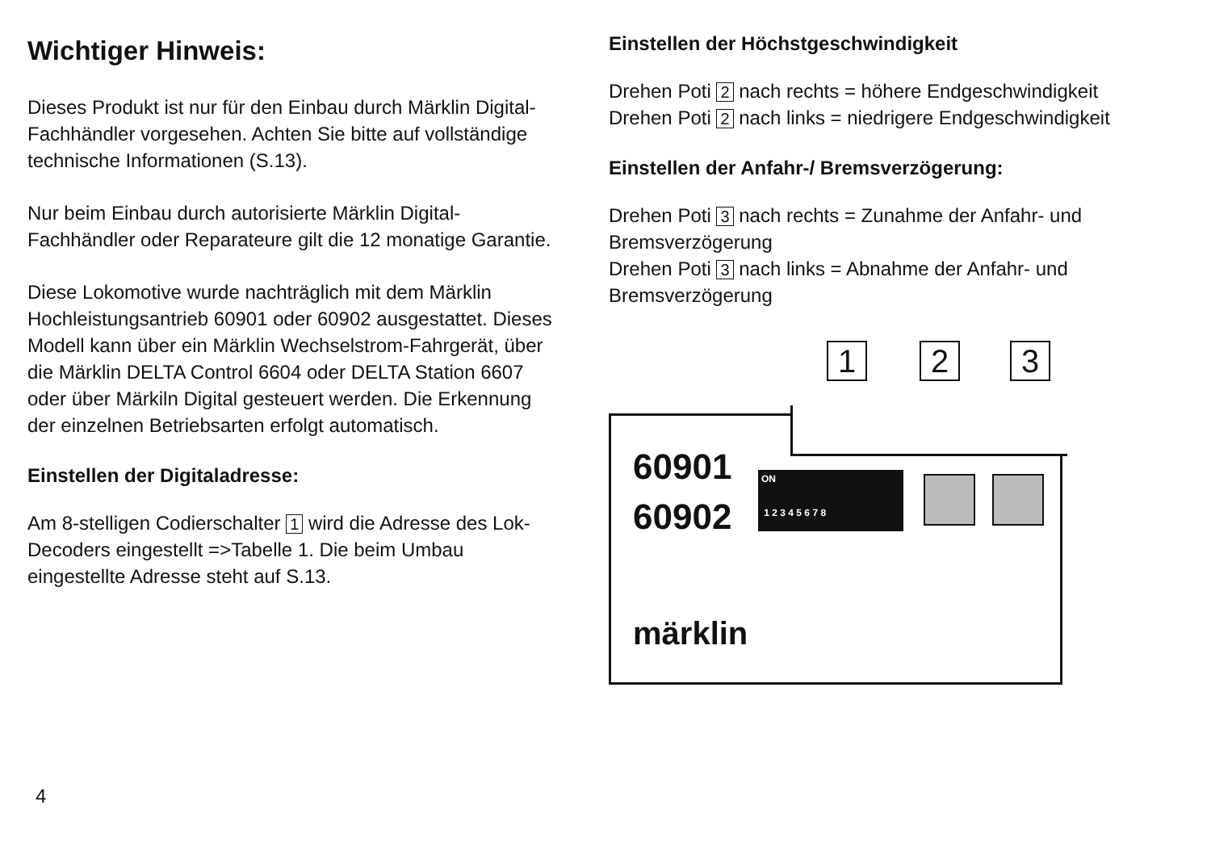Wichtiger Hinweis:
Dieses Produkt ist nur für den Einbau durch Märklin Digital-Fachhändler vorgesehen. Achten Sie bitte auf vollständige technische Informationen (S.13).
Nur beim Einbau durch autorisierte Märklin Digital-Fachhändler oder Reparateure gilt die 12 monatige Garantie.
Diese Lokomotive wurde nachträglich mit dem Märklin Hochleistungsantrieb 60901 oder 60902 ausgestattet. Dieses Modell kann über ein Märklin Wechselstrom-Fahrgerät, über die Märklin DELTA Control 6604 oder DELTA Station 6607 oder über Märkiln Digital gesteuert werden. Die Erkennung der einzelnen Betriebsarten erfolgt automatisch.
Einstellen der Digitaladresse:
Am 8-stelligen Codierschalter 1 wird die Adresse des Lok-Decoders eingestellt =>Tabelle 1. Die beim Umbau eingestellte Adresse steht auf S.13.
4
Einstellen der Höchstgeschwindigkeit
Drehen Poti 2 nach rechts = höhere Endgeschwindigkeit
Drehen Poti 2 nach links = niedrigere Endgeschwindigkeit
Einstellen der Anfahr-/ Bremsverzögerung:
Drehen Poti 3 nach rechts = Zunahme der Anfahr- und Bremsverzögerung
Drehen Poti 3 nach links = Abnahme der Anfahr- und Bremsverzögerung
1 2 3
60901
60902
ON
1 2 3 4 5 6 7 8
märklin